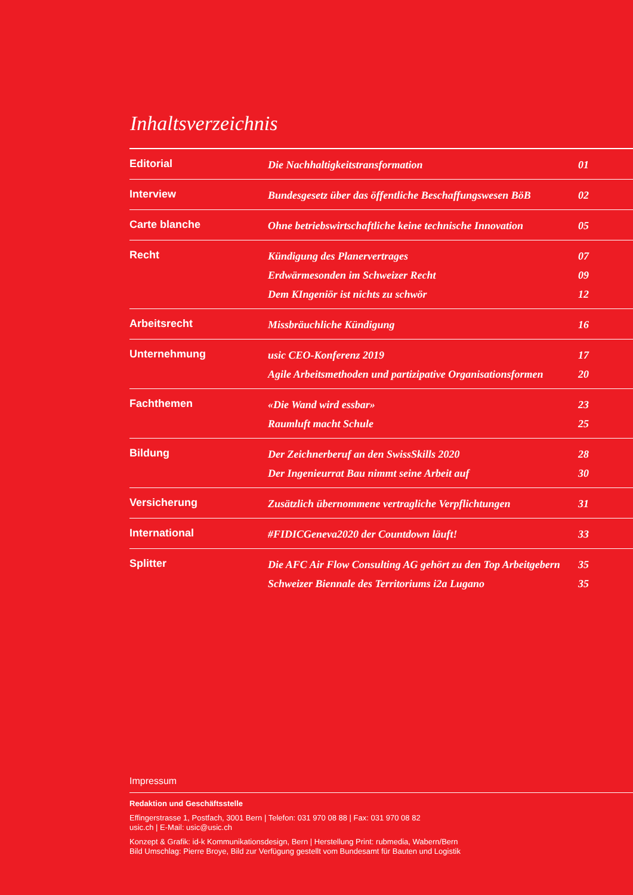Inhaltsverzeichnis
| Editorial | Die Nachhaltigkeitstransformation | 01 |
| Interview | Bundesgesetz über das öffentliche Beschaffungswesen BöB | 02 |
| Carte blanche | Ohne betriebswirtschaftliche keine technische Innovation | 05 |
| Recht | Kündigung des Planervertrages Erdwärmesonden im Schweizer Recht Dem KIngeniör ist nichts zu schwör | 07 09 12 |
| Arbeitsrecht | Missbräuchliche Kündigung | 16 |
| Unternehmung | usic CEO-Konferenz 2019 Agile Arbeitsmethoden und partizipative Organisationsformen | 17 20 |
| Fachthemen | «Die Wand wird essbar» Raumluft macht Schule | 23 25 |
| Bildung | Der Zeichnerberuf an den SwissSkills 2020 Der Ingenieurrat Bau nimmt seine Arbeit auf | 28 30 |
| Versicherung | Zusätzlich übernommene vertragliche Verpflichtungen | 31 |
| International | #FIDICGeneva2020 der Countdown läuft! | 33 |
| Splitter | Die AFC Air Flow Consulting AG gehört zu den Top Arbeitgebern Schweizer Biennale des Territoriums i2a Lugano | 35 35 |
Impressum
Redaktion und Geschäftsstelle
Effingerstrasse 1, Postfach, 3001 Bern | Telefon: 031 970 08 88 | Fax: 031 970 08 82
usic.ch | E-Mail: usic@usic.ch
Konzept & Grafik: id-k Kommunikationsdesign, Bern | Herstellung Print: rubmedia, Wabern/Bern
Bild Umschlag: Pierre Broye, Bild zur Verfügung gestellt vom Bundesamt für Bauten und Logistik